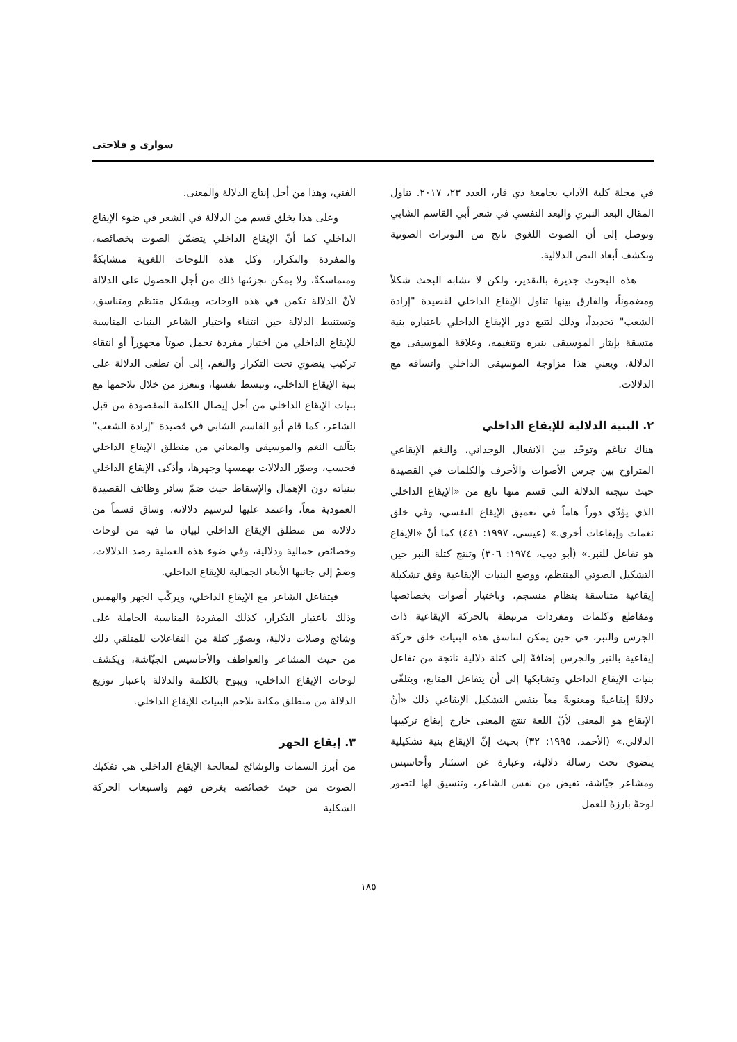سواری و فلاحتی
في مجلة كلية الآداب بجامعة ذي قار، العدد ٢٣، ٢٠١٧. تناول المقال البعد النبري والبعد النفسي في شعر أبي القاسم الشابي وتوصل إلى أن الصوت اللغوي ناتج من التوترات الصوتية وتكشف أبعاد النص الدلالية.
هذه البحوث جديرة بالتقدير، ولكن لا تشابه البحث شكلاً ومضموناً، والفارق بينها تناول الإيقاع الداخلي لقصيدة "إرادة الشعب" تحديداً، وذلك لتتبع دور الإيقاع الداخلي باعتباره بنية متسقة بإيثار الموسيقى بنبره وتنغيمه، وعلاقة الموسيقى مع الدلالة، ويعني هذا مزاوجة الموسيقى الداخلي واتساقه مع الدلالات.
٢. البنية الدلالية للإيقاع الداخلي
هناك تناغم وتوحّد بين الانفعال الوجداني، والنغم الإيقاعي المتراوح بين جرس الأصوات والأحرف والكلمات في القصيدة حيث نتيجته الدلالة التي قسم منها نابع من «الإيقاع الداخلي الذي يؤدّي دوراً هاماً في تعميق الإيقاع النفسي، وفي خلق نغمات وإيقاعات أخرى.» (عيسى، ١٩٩٧: ٤٤١) كما أنّ «الإيقاع هو تفاعل للنبر.» (أبو ديب، ١٩٧٤: ٣٠٦) وتنتج كتلة النبر حين التشكيل الصوتي المنتظم، ووضع البنيات الإيقاعية وفق تشكيلة إيقاعية متناسقة بنظام منسجم، وباختيار أصوات بخصائصها ومقاطع وكلمات ومفردات مرتبطة بالحركة الإيقاعية ذات الجرس والنبر، في حين يمكن لتناسق هذه البنيات خلق حركة إيقاعية بالنبر والجرس إضافةً إلى كتلة دلالية ناتجة من تفاعل بنيات الإيقاع الداخلي وتشابكها إلى أن يتفاعل المتابع، ويتلقّى دلالةً إيقاعيةً ومعنويةً معاً بنفس التشكيل الإيقاعي ذلك «أنّ الإيقاع هو المعنى لأنّ اللغة تنتج المعنى خارج إيقاع تركيبها الدلالي.» (الأحمد، ١٩٩٥: ٣٢) بحيث إنّ الإيقاع بنية تشكيلية ينضوي تحت رسالة دلالية، وعبارة عن استئثار وأحاسيس ومشاعر جيّاشة، تفيض من نفس الشاعر، وتنسيق لها لتصور لوحةً بارزةً للعمل
الفني، وهذا من أجل إنتاج الدلالة والمعنى.
وعلى هذا يخلق قسم من الدلالة في الشعر في ضوء الإيقاع الداخلي كما أنّ الإيقاع الداخلي يتضمّن الصوت بخصائصه، والمفردة والتكرار، وكل هذه اللوحات اللغوية متشابكةٌ ومتماسكةٌ، ولا يمكن تجزئتها ذلك من أجل الحصول على الدلالة لأنّ الدلالة تكمن في هذه الوحات، وبشكل منتظم ومتناسق، وتستنبط الدلالة حين انتقاء واختيار الشاعر البنيات المناسبة للإيقاع الداخلي من اختيار مفردة تحمل صوتاً مجهوراً أو انتقاء تركيب ينضوي تحت التكرار والنغم، إلى أن تطغى الدلالة على بنية الإيقاع الداخلي، وتبسط نفسها، وتتعزز من خلال تلاحمها مع بنيات الإيقاع الداخلي من أجل إيصال الكلمة المقصودة من قبل الشاعر، كما قام أبو القاسم الشابي في قصيدة "إرادة الشعب" بتآلف النغم والموسيقى والمعاني من منطلق الإيقاع الداخلي فحسب، وصوّر الدلالات بهمسها وجهرها، وأذكى الإيقاع الداخلي ببنياته دون الإهمال والإسقاط حيث ضمّ سائر وظائف القصيدة العمودية معاً، واعتمد عليها لترسيم دلالاته، وساق قسماً من دلالاته من منطلق الإيقاع الداخلي لبيان ما فيه من لوحات وخصائص جمالية ودلالية، وفي ضوء هذه العملية رصد الدلالات، وضمّ إلى جانبها الأبعاد الجمالية للإيقاع الداخلي.
فيتفاعل الشاعر مع الإيقاع الداخلي، ويركّب الجهر والهمس وذلك باعتبار التكرار، كذلك المفردة المناسبة الحاملة على وشائج وصلات دلالية، ويصوّر كتلة من التفاعلات للمتلقي ذلك من حيث المشاعر والعواطف والأحاسيس الجيّاشة، ويكشف لوحات الإيقاع الداخلي، ويبوح بالكلمة والدلالة باعتبار توزيع الدلالة من منطلق مكانة تلاحم البنيات للإيقاع الداخلي.
٣. إيقاع الجهر
من أبرز السمات والوشائج لمعالجة الإيقاع الداخلي هي تفكيك الصوت من حيث خصائصه بغرض فهم واستيعاب الحركة الشكلية
١٨٥